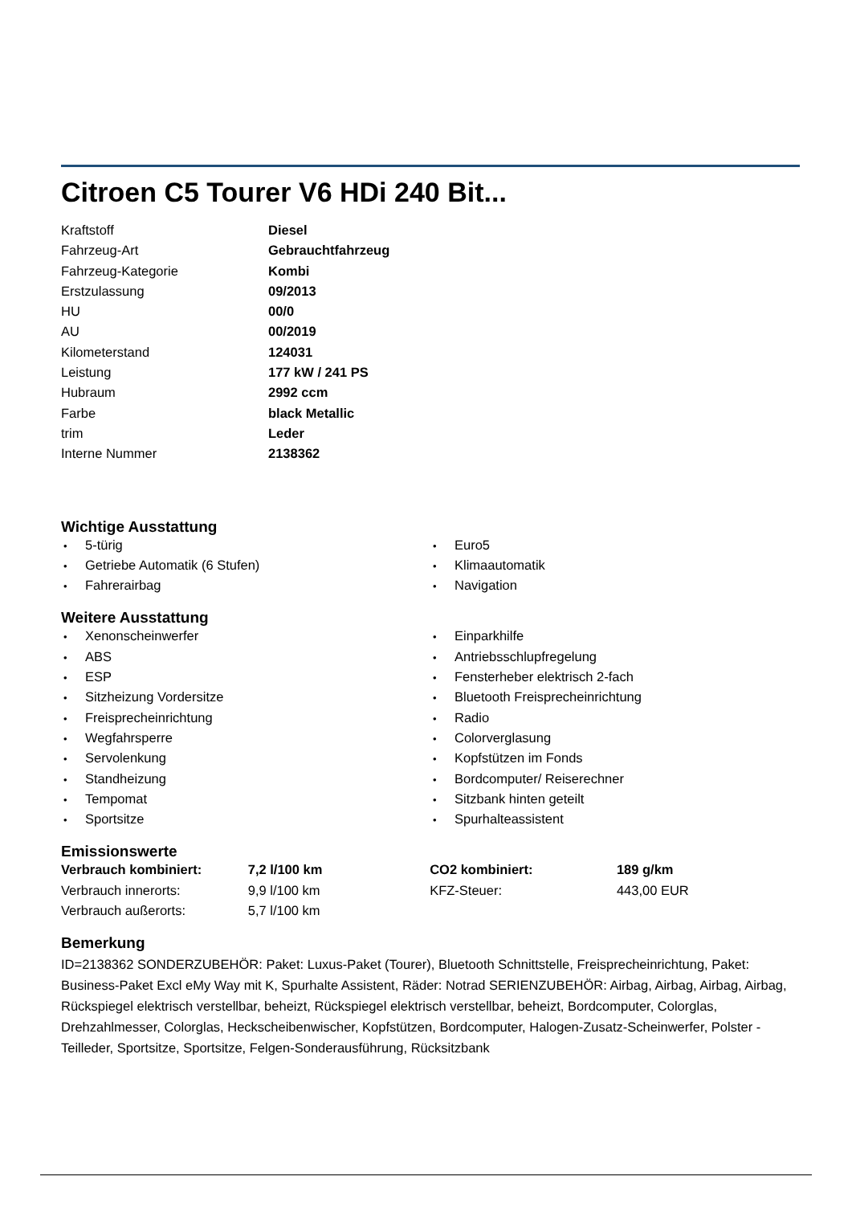Citroen C5 Tourer V6 HDi 240 Bit...
| Kraftstoff | Diesel |
| Fahrzeug-Art | Gebrauchtfahrzeug |
| Fahrzeug-Kategorie | Kombi |
| Erstzulassung | 09/2013 |
| HU | 00/0 |
| AU | 00/2019 |
| Kilometerstand | 124031 |
| Leistung | 177 kW / 241 PS |
| Hubraum | 2992 ccm |
| Farbe | black Metallic |
| trim | Leder |
| Interne Nummer | 2138362 |
Wichtige Ausstattung
•5-türig
•Getriebe Automatik (6 Stufen)
•Fahrerairbag
•Euro5
•Klimaautomatik
•Navigation
Weitere Ausstattung
•Xenonscheinwerfer
•ABS
•ESP
•Sitzheizung Vordersitze
•Freisprecheinrichtung
•Wegfahrsperre
•Servolenkung
•Standheizung
•Tempomat
•Sportsitze
•Einparkhilfe
•Antriebsschlupfregelung
•Fensterheber elektrisch 2-fach
•Bluetooth Freisprecheinrichtung
•Radio
•Colorverglasung
•Kopfstützen im Fonds
•Bordcomputer/ Reiserechner
•Sitzbank hinten geteilt
•Spurhalteassistent
Emissionswerte
| Verbrauch kombiniert: | 7,2 l/100 km | CO2 kombiniert: | 189 g/km |
| Verbrauch innerorts: | 9,9 l/100 km | KFZ-Steuer: | 443,00 EUR |
| Verbrauch außerorts: | 5,7 l/100 km | | |
Bemerkung
ID=2138362 SONDERZUBEHÖR: Paket: Luxus-Paket (Tourer), Bluetooth Schnittstelle, Freisprecheinrichtung, Paket: Business-Paket Excl eMy Way mit K, Spurhalte Assistent, Räder: Notrad SERIENZUBEHÖR: Airbag, Airbag, Airbag, Airbag, Rückspiegel elektrisch verstellbar, beheizt, Rückspiegel elektrisch verstellbar, beheizt, Bordcomputer, Colorglas, Drehzahlmesser, Colorglas, Heckscheibenwischer, Kopfstützen, Bordcomputer, Halogen-Zusatz-Scheinwerfer, Polster - Teilleder, Sportsitze, Sportsitze, Felgen-Sonderausführung, Rücksitzbank